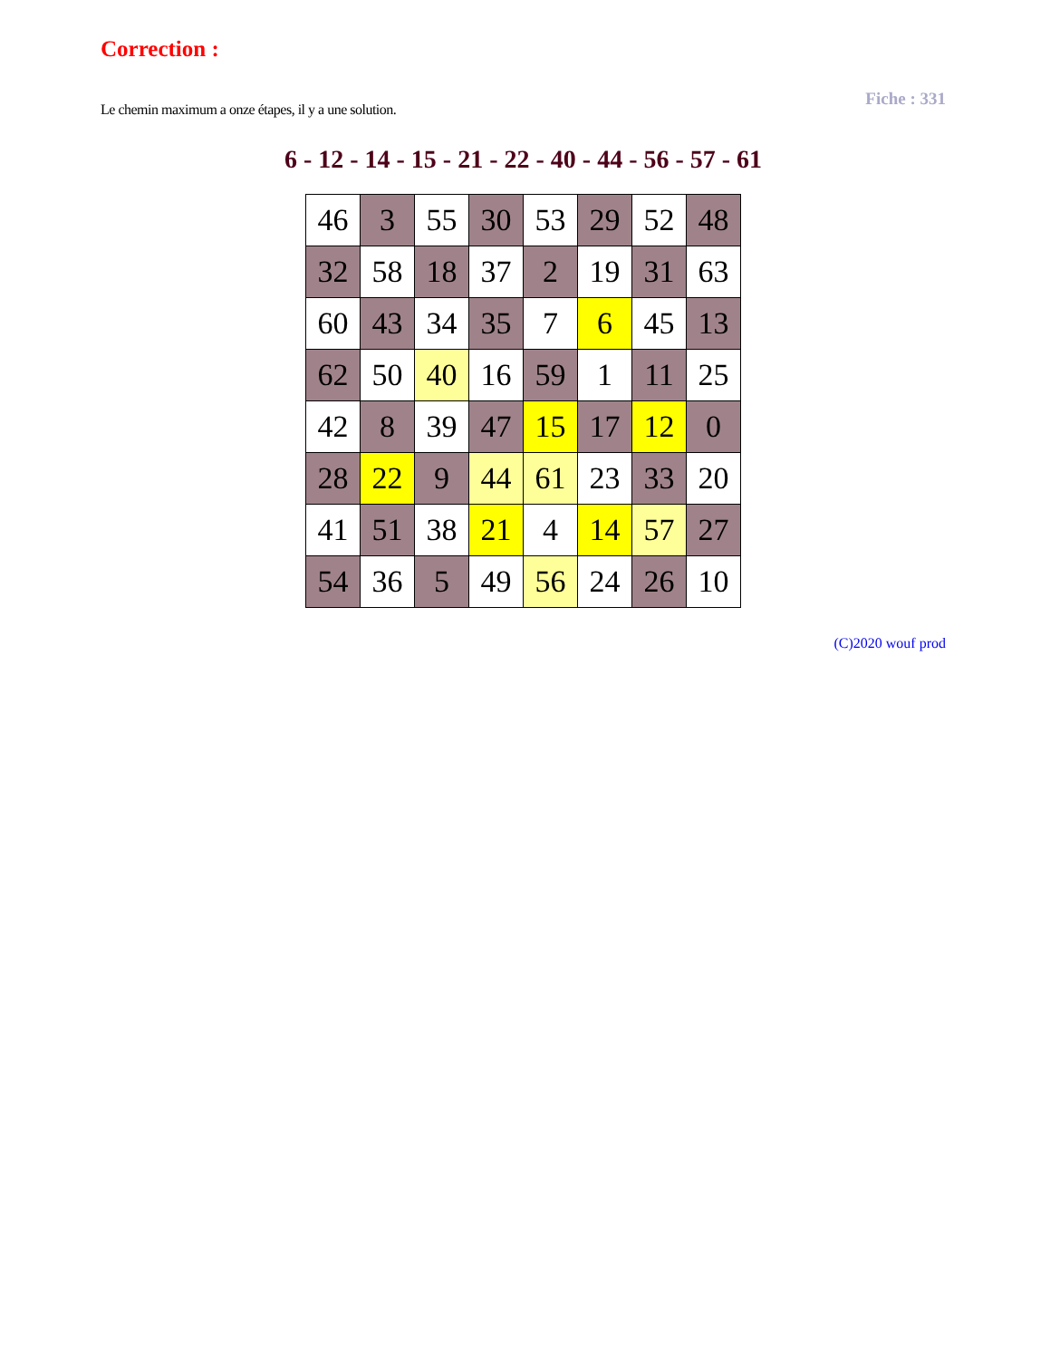Correction :
Le chemin maximum a onze étapes, il y a une solution.
Fiche : 331
6 - 12 - 14 - 15 - 21 - 22 - 40 - 44 - 56 - 57 - 61
| 46 | 3 | 55 | 30 | 53 | 29 | 52 | 48 |
| 32 | 58 | 18 | 37 | 2 | 19 | 31 | 63 |
| 60 | 43 | 34 | 35 | 7 | 6 | 45 | 13 |
| 62 | 50 | 40 | 16 | 59 | 1 | 11 | 25 |
| 42 | 8 | 39 | 47 | 15 | 17 | 12 | 0 |
| 28 | 22 | 9 | 44 | 61 | 23 | 33 | 20 |
| 41 | 51 | 38 | 21 | 4 | 14 | 57 | 27 |
| 54 | 36 | 5 | 49 | 56 | 24 | 26 | 10 |
(C)2020 wouf prod